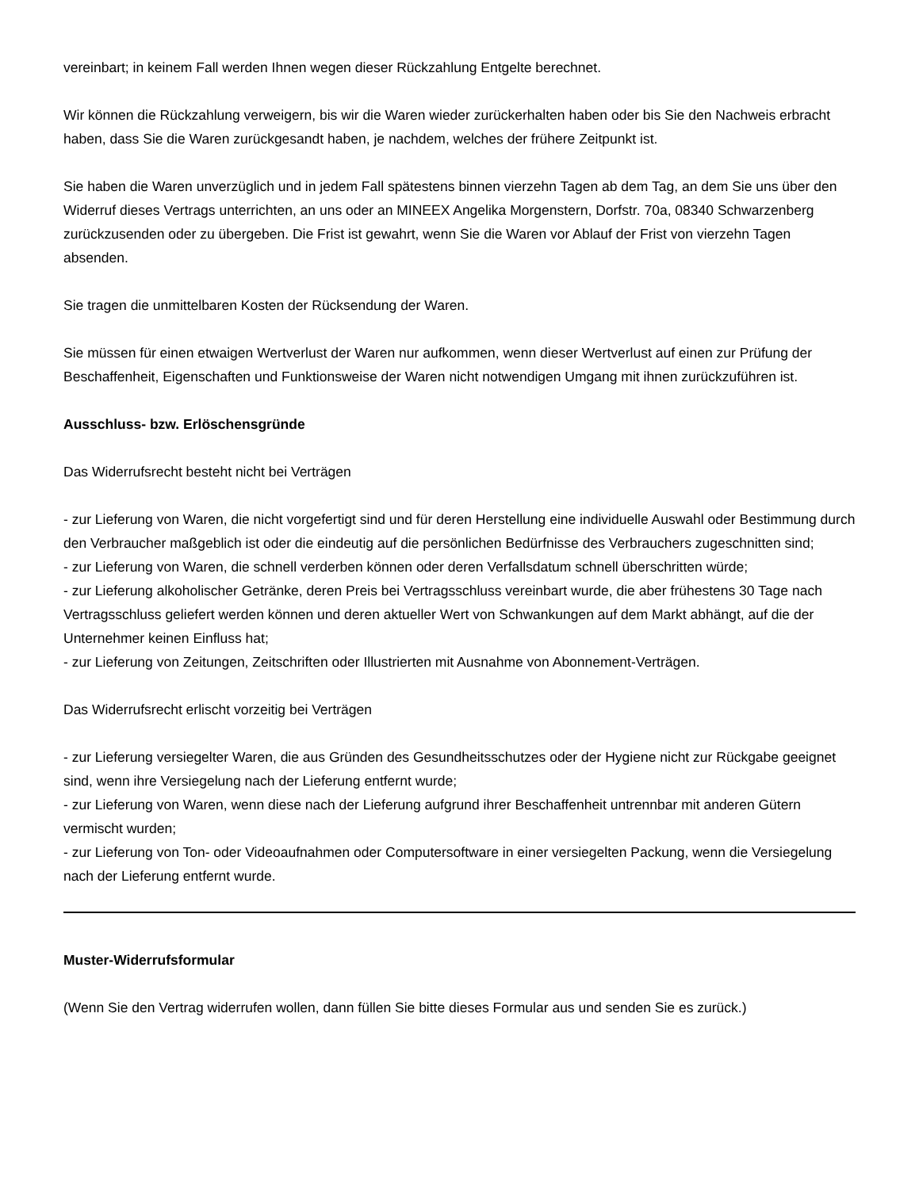vereinbart; in keinem Fall werden Ihnen wegen dieser Rückzahlung Entgelte berechnet.
Wir können die Rückzahlung verweigern, bis wir die Waren wieder zurückerhalten haben oder bis Sie den Nachweis erbracht haben, dass Sie die Waren zurückgesandt haben, je nachdem, welches der frühere Zeitpunkt ist.
Sie haben die Waren unverzüglich und in jedem Fall spätestens binnen vierzehn Tagen ab dem Tag, an dem Sie uns über den Widerruf dieses Vertrags unterrichten, an uns oder an MINEEX Angelika Morgenstern, Dorfstr. 70a, 08340 Schwarzenberg zurückzusenden oder zu übergeben. Die Frist ist gewahrt, wenn Sie die Waren vor Ablauf der Frist von vierzehn Tagen absenden.
Sie tragen die unmittelbaren Kosten der Rücksendung der Waren.
Sie müssen für einen etwaigen Wertverlust der Waren nur aufkommen, wenn dieser Wertverlust auf einen zur Prüfung der Beschaffenheit, Eigenschaften und Funktionsweise der Waren nicht notwendigen Umgang mit ihnen zurückzuführen ist.
Ausschluss- bzw. Erlöschensgründe
Das Widerrufsrecht besteht nicht bei Verträgen
- zur Lieferung von Waren, die nicht vorgefertigt sind und für deren Herstellung eine individuelle Auswahl oder Bestimmung durch den Verbraucher maßgeblich ist oder die eindeutig auf die persönlichen Bedürfnisse des Verbrauchers zugeschnitten sind;
- zur Lieferung von Waren, die schnell verderben können oder deren Verfallsdatum schnell überschritten würde;
- zur Lieferung alkoholischer Getränke, deren Preis bei Vertragsschluss vereinbart wurde, die aber frühestens 30 Tage nach Vertragsschluss geliefert werden können und deren aktueller Wert von Schwankungen auf dem Markt abhängt, auf die der Unternehmer keinen Einfluss hat;
- zur Lieferung von Zeitungen, Zeitschriften oder Illustrierten mit Ausnahme von Abonnement-Verträgen.
Das Widerrufsrecht erlischt vorzeitig bei Verträgen
- zur Lieferung versiegelter Waren, die aus Gründen des Gesundheitsschutzes oder der Hygiene nicht zur Rückgabe geeignet sind, wenn ihre Versiegelung nach der Lieferung entfernt wurde;
- zur Lieferung von Waren, wenn diese nach der Lieferung aufgrund ihrer Beschaffenheit untrennbar mit anderen Gütern vermischt wurden;
- zur Lieferung von Ton- oder Videoaufnahmen oder Computersoftware in einer versiegelten Packung, wenn die Versiegelung nach der Lieferung entfernt wurde.
Muster-Widerrufsformular
(Wenn Sie den Vertrag widerrufen wollen, dann füllen Sie bitte dieses Formular aus und senden Sie es zurück.)